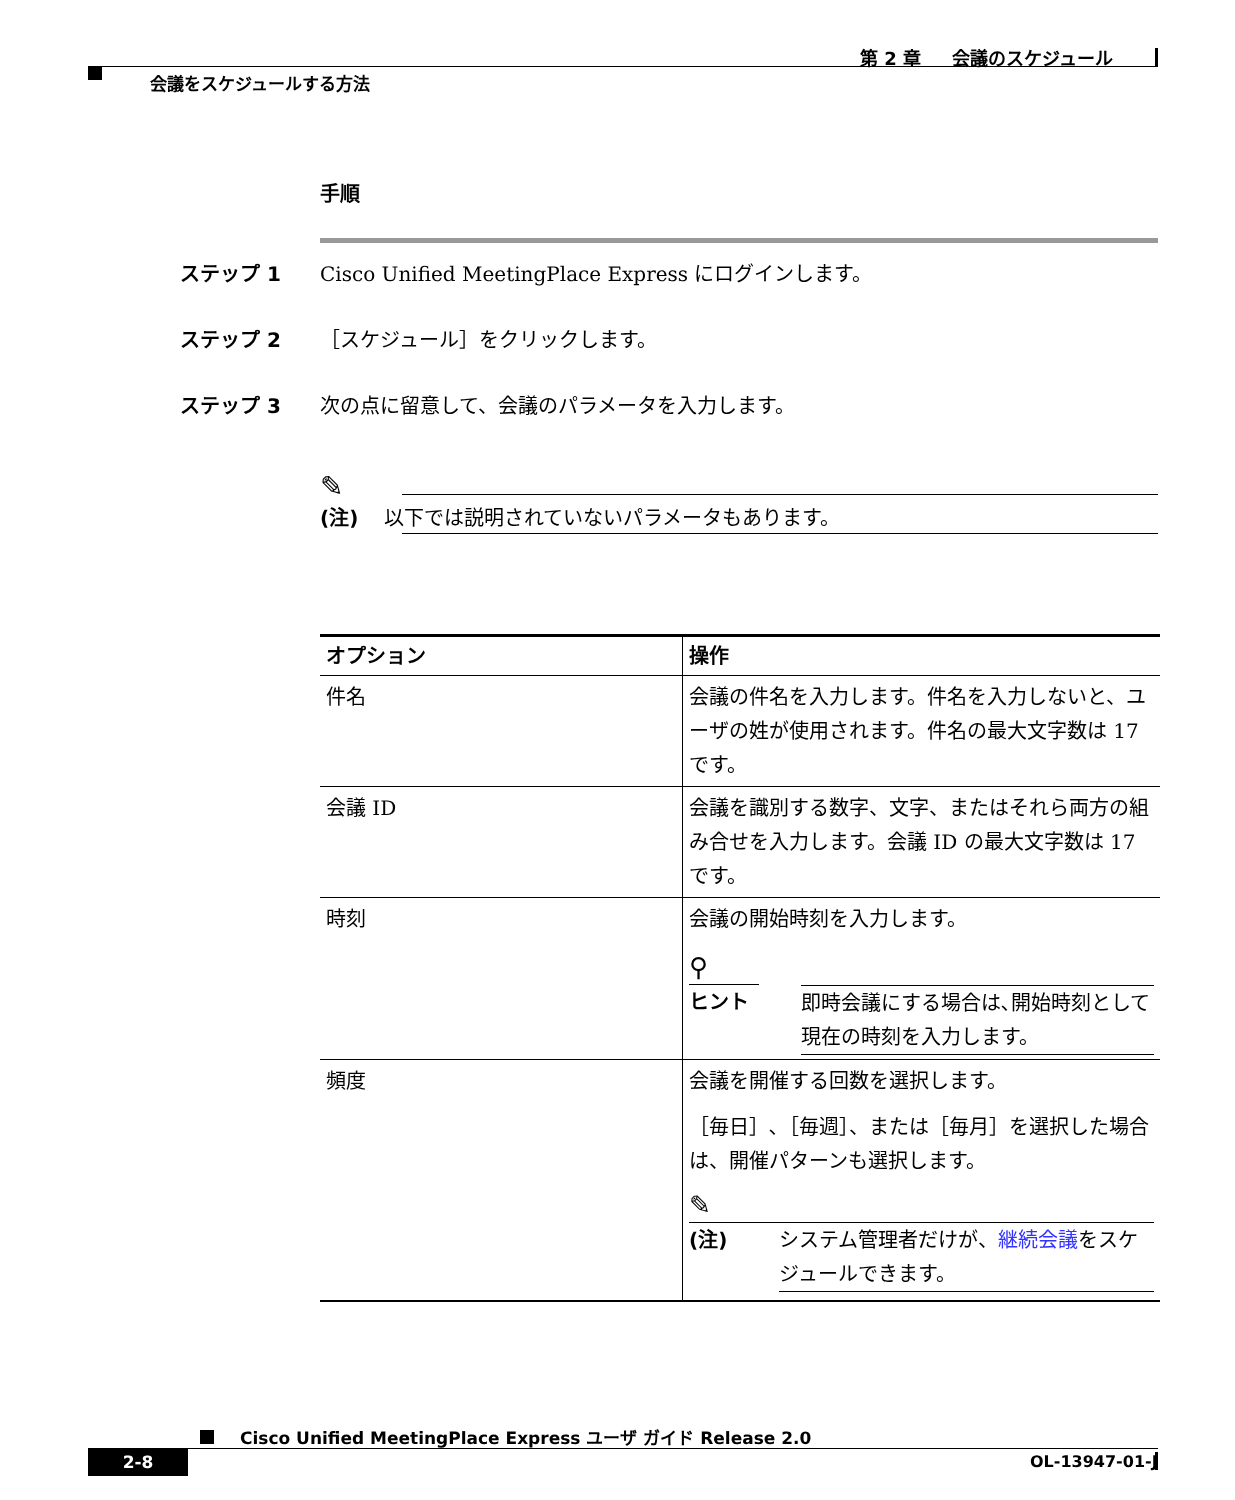第 2 章 会議のスケジュール
会議をスケジュールする方法
手順
ステップ 1 Cisco Unified MeetingPlace Express にログインします。
ステップ 2 ［スケジュール］をクリックします。
ステップ 3 次の点に留意して、会議のパラメータを入力します。
✎
(注) 以下では説明されていないパラメータもあります。
| オプション | 操作 |
| --- | --- |
| 件名 | 会議の件名を入力します。件名を入力しないと、ユーザの姓が使用されます。件名の最大文字数は 17 です。 |
| 会議 ID | 会議を識別する数字、文字、またはそれら両方の組み合せを入力します。会議 ID の最大文字数は 17 です。 |
| 時刻 | 会議の開始時刻を入力します。 ⚲ ヒント 即時会議にする場合は､開始時刻として現在の時刻を入力します。 |
| 頻度 | 会議を開催する回数を選択します。 ［毎日］､［毎週］、または［毎月］を選択した場合は、開催パターンも選択します。 ✎ (注) システム管理者だけが、 継続会議 をスケジュールできます。 |
Cisco Unified MeetingPlace Express ユーザ ガイド Release 2.0
2-8 OL-13947-01-J